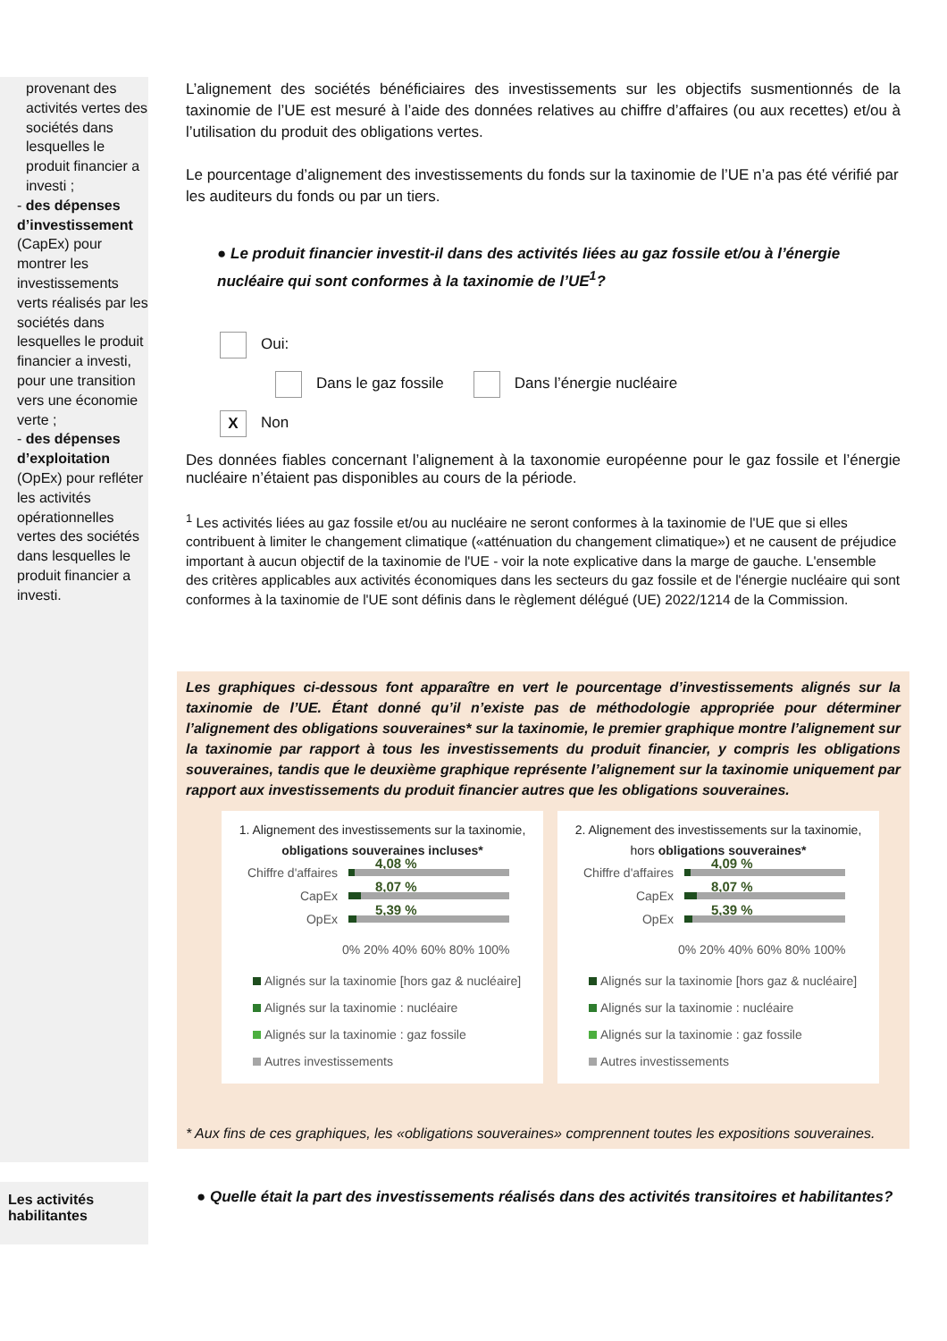provenant des activités vertes des sociétés dans lesquelles le produit financier a investi ;
- des dépenses d’investissement (CapEx) pour montrer les investissements verts réalisés par les sociétés dans lesquelles le produit financier a investi, pour une transition vers une économie verte ;
- des dépenses d’exploitation (OpEx) pour refléter les activités opérationnelles vertes des sociétés dans lesquelles le produit financier a investi.
L’alignement des sociétés bénéficiaires des investissements sur les objectifs susmentionnés de la taxinomie de l’UE est mesuré à l’aide des données relatives au chiffre d’affaires (ou aux recettes) et/ou à l’utilisation du produit des obligations vertes.
Le pourcentage d’alignement des investissements du fonds sur la taxinomie de l’UE n’a pas été vérifié par les auditeurs du fonds ou par un tiers.
● Le produit financier investit-il dans des activités liées au gaz fossile et/ou à l’énergie nucléaire qui sont conformes à la taxinomie de l’UE<sup>1</sup>?
Oui:
Dans le gaz fossile Dans l’énergie nucléaire
X Non
Des données fiables concernant l’alignement à la taxonomie européenne pour le gaz fossile et l’énergie nucléaire n’étaient pas disponibles au cours de la période.
<sup>1</sup> Les activités liées au gaz fossile et/ou au nucléaire ne seront conformes à la taxinomie de l'UE que si elles contribuent à limiter le changement climatique («atténuation du changement climatique») et ne causent de préjudice important à aucun objectif de la taxinomie de l'UE - voir la note explicative dans la marge de gauche. L'ensemble des critères applicables aux activités économiques dans les secteurs du gaz fossile et de l'énergie nucléaire qui sont conformes à la taxinomie de l'UE sont définis dans le règlement délégué (UE) 2022/1214 de la Commission.
Les graphiques ci-dessous font apparaître en vert le pourcentage d’investissements alignés sur la taxinomie de l’UE. Étant donné qu’il n’existe pas de méthodologie appropriée pour déterminer l’alignement des obligations souveraines* sur la taxinomie, le premier graphique montre l’alignement sur la taxinomie par rapport à tous les investissements du produit financier, y compris les obligations souveraines, tandis que le deuxième graphique représente l’alignement sur la taxinomie uniquement par rapport aux investissements du produit financier autres que les obligations souveraines.
1. Alignement des investissements sur la taxinomie, obligations souveraines incluses*
Chiffre d'affaires
4,08 %
CapEx
8,07 %
OpEx
5,39 %
0% 20% 40% 60% 80% 100%
Alignés sur la taxinomie [hors gaz & nucléaire]
Alignés sur la taxinomie : nucléaire
Alignés sur la taxinomie : gaz fossile
Autres investissements
2. Alignement des investissements sur la taxinomie, hors obligations souveraines*
Chiffre d'affaires
4,09 %
CapEx
8,07 %
OpEx
5,39 %
0% 20% 40% 60% 80% 100%
Alignés sur la taxinomie [hors gaz & nucléaire]
Alignés sur la taxinomie : nucléaire
Alignés sur la taxinomie : gaz fossile
Autres investissements
* Aux fins de ces graphiques, les «obligations souveraines» comprennent toutes les expositions souveraines.
Les activités habilitantes
● Quelle était la part des investissements réalisés dans des activités transitoires et habilitantes?